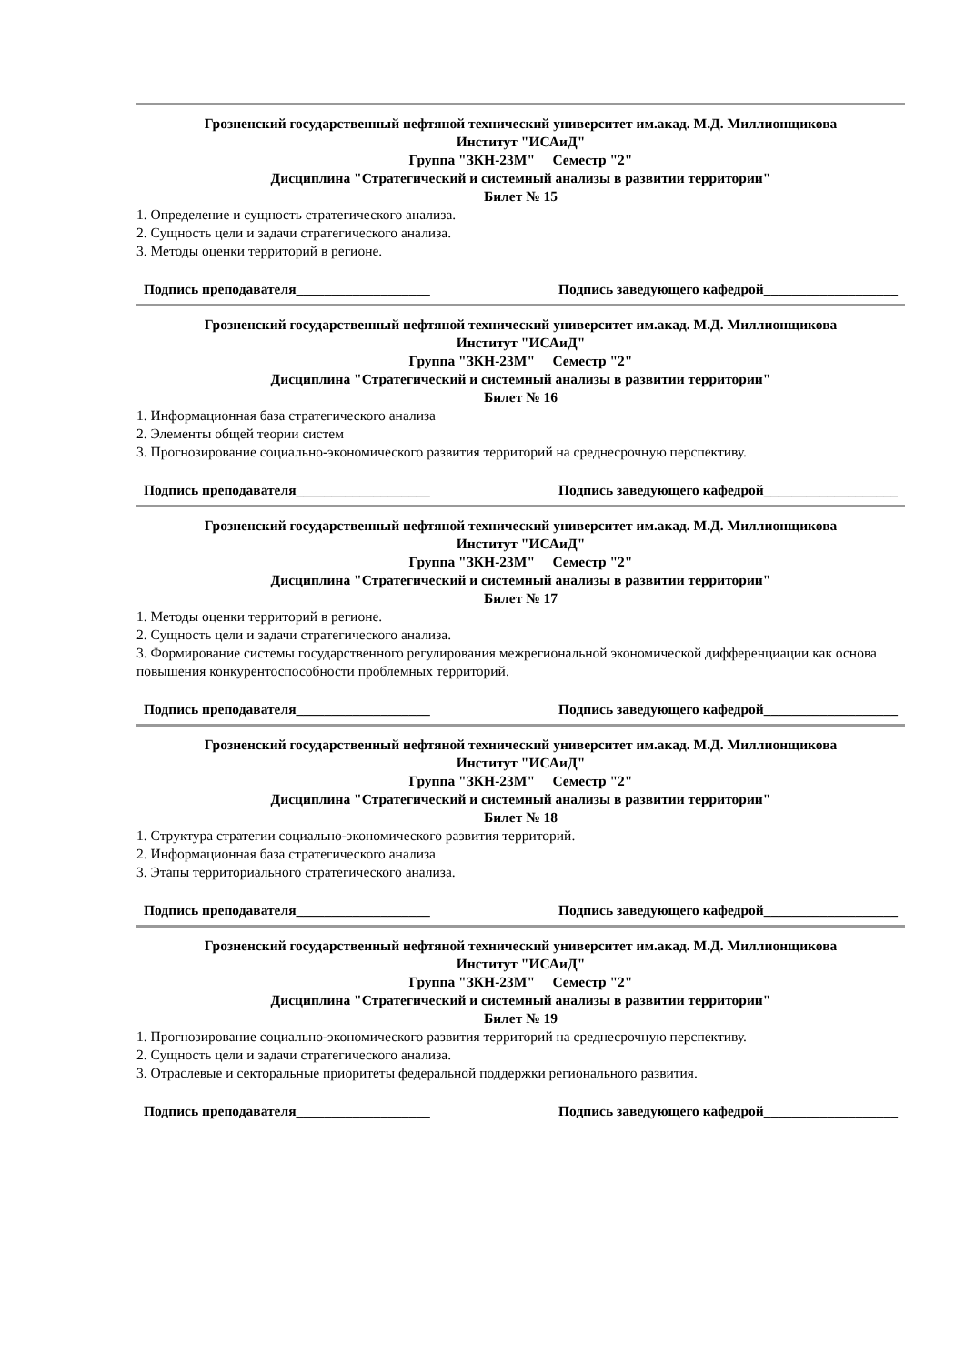Грозненский государственный нефтяной технический университет им.акад. М.Д. Миллионщикова
Институт "ИСАиД"
Группа "ЗКН-23М" Семестр "2"
Дисциплина "Стратегический и системный анализы в развитии территории"
Билет № 15
1. Определение и сущность стратегического анализа.
2. Сущность цели и задачи стратегического анализа.
3. Методы оценки территорий в регионе.
Подпись преподавателя___________________ Подпись заведующего кафедрой___________________
Грозненский государственный нефтяной технический университет им.акад. М.Д. Миллионщикова
Институт "ИСАиД"
Группа "ЗКН-23М" Семестр "2"
Дисциплина "Стратегический и системный анализы в развитии территории"
Билет № 16
1. Информационная база стратегического анализа
2. Элементы общей теории систем
3. Прогнозирование социально-экономического развития территорий на среднесрочную перспективу.
Подпись преподавателя___________________ Подпись заведующего кафедрой___________________
Грозненский государственный нефтяной технический университет им.акад. М.Д. Миллионщикова
Институт "ИСАиД"
Группа "ЗКН-23М" Семестр "2"
Дисциплина "Стратегический и системный анализы в развитии территории"
Билет № 17
1. Методы оценки территорий в регионе.
2. Сущность цели и задачи стратегического анализа.
3. Формирование системы государственного регулирования межрегиональной экономической дифференциации как основа повышения конкурентоспособности проблемных территорий.
Подпись преподавателя___________________ Подпись заведующего кафедрой___________________
Грозненский государственный нефтяной технический университет им.акад. М.Д. Миллионщикова
Институт "ИСАиД"
Группа "ЗКН-23М" Семестр "2"
Дисциплина "Стратегический и системный анализы в развитии территории"
Билет № 18
1. Структура стратегии социально-экономического развития территорий.
2. Информационная база стратегического анализа
3. Этапы территориального стратегического анализа.
Подпись преподавателя___________________ Подпись заведующего кафедрой___________________
Грозненский государственный нефтяной технический университет им.акад. М.Д. Миллионщикова
Институт "ИСАиД"
Группа "ЗКН-23М" Семестр "2"
Дисциплина "Стратегический и системный анализы в развитии территории"
Билет № 19
1. Прогнозирование социально-экономического развития территорий на среднесрочную перспективу.
2. Сущность цели и задачи стратегического анализа.
3. Отраслевые и секторальные приоритеты федеральной поддержки регионального развития.
Подпись преподавателя___________________ Подпись заведующего кафедрой___________________